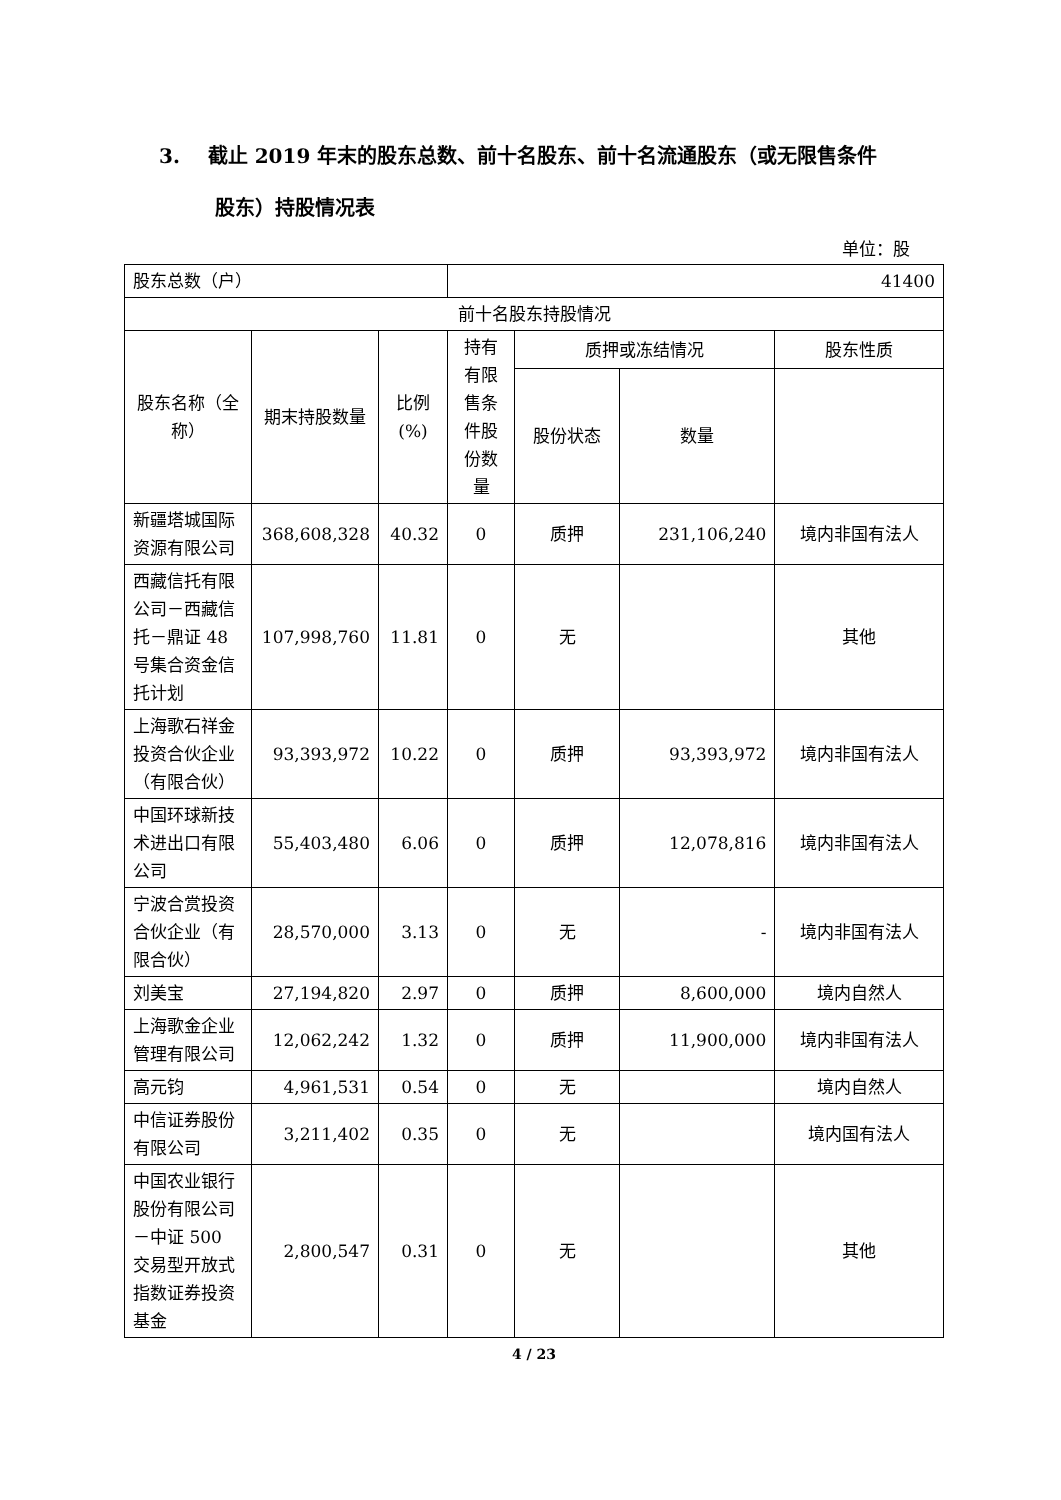3. 截止 2019 年末的股东总数、前十名股东、前十名流通股东（或无限售条件
股东）持股情况表
单位：股
| 股东总数（户） | | | 41400 | | | |
| 前十名股东持股情况 | | | | | | |
| 股东名称（全称） | 期末持股数量 | 比例(%) | 持有有限售条件股份数量 | 质押或冻结情况 | | 股东性质 |
| | | | | 股份状态 | 数量 | |
| 新疆塔城国际资源有限公司 | 368,608,328 | 40.32 | 0 | 质押 | 231,106,240 | 境内非国有法人 |
| 西藏信托有限公司－西藏信托－鼎证 48 号集合资金信托计划 | 107,998,760 | 11.81 | 0 | 无 | | 其他 |
| 上海歌石祥金投资合伙企业（有限合伙） | 93,393,972 | 10.22 | 0 | 质押 | 93,393,972 | 境内非国有法人 |
| 中国环球新技术进出口有限公司 | 55,403,480 | 6.06 | 0 | 质押 | 12,078,816 | 境内非国有法人 |
| 宁波合赏投资合伙企业（有限合伙） | 28,570,000 | 3.13 | 0 | 无 | - | 境内非国有法人 |
| 刘美宝 | 27,194,820 | 2.97 | 0 | 质押 | 8,600,000 | 境内自然人 |
| 上海歌金企业管理有限公司 | 12,062,242 | 1.32 | 0 | 质押 | 11,900,000 | 境内非国有法人 |
| 高元钧 | 4,961,531 | 0.54 | 0 | 无 | | 境内自然人 |
| 中信证券股份有限公司 | 3,211,402 | 0.35 | 0 | 无 | | 境内国有法人 |
| 中国农业银行股份有限公司－中证 500 交易型开放式指数证券投资基金 | 2,800,547 | 0.31 | 0 | 无 | | 其他 |
4 / 23